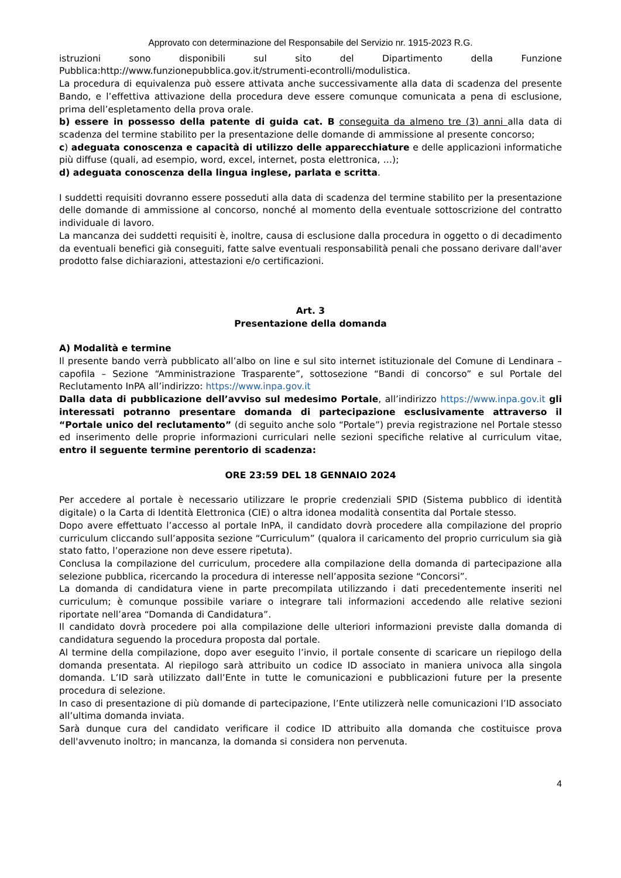Approvato con determinazione del Responsabile del Servizio nr. 1915-2023 R.G.
istruzioni sono disponibili sul sito del Dipartimento della Funzione Pubblica:http://www.funzionepubblica.gov.it/strumenti-econtrolli/modulistica.
La procedura di equivalenza può essere attivata anche successivamente alla data di scadenza del presente Bando, e l’effettiva attivazione della procedura deve essere comunque comunicata a pena di esclusione, prima dell’espletamento della prova orale.
b) essere in possesso della patente di guida cat. B conseguita da almeno tre (3) anni alla data di scadenza del termine stabilito per la presentazione delle domande di ammissione al presente concorso;
c) adeguata conoscenza e capacità di utilizzo delle apparecchiature e delle applicazioni informatiche più diffuse (quali, ad esempio, word, excel, internet, posta elettronica, …);
d) adeguata conoscenza della lingua inglese, parlata e scritta.
I suddetti requisiti dovranno essere posseduti alla data di scadenza del termine stabilito per la presentazione delle domande di ammissione al concorso, nonché al momento della eventuale sottoscrizione del contratto individuale di lavoro.
La mancanza dei suddetti requisiti è, inoltre, causa di esclusione dalla procedura in oggetto o di decadimento da eventuali benefici già conseguiti, fatte salve eventuali responsabilità penali che possano derivare dall'aver prodotto false dichiarazioni, attestazioni e/o certificazioni.
Art. 3
Presentazione della domanda
A) Modalità e termine
Il presente bando verrà pubblicato all’albo on line e sul sito internet istituzionale del Comune di Lendinara – capofila – Sezione “Amministrazione Trasparente”, sottosezione “Bandi di concorso” e sul Portale del Reclutamento InPA all’indirizzo: https://www.inpa.gov.it
Dalla data di pubblicazione dell’avviso sul medesimo Portale, all’indirizzo https://www.inpa.gov.it gli interessati potranno presentare domanda di partecipazione esclusivamente attraverso il “Portale unico del reclutamento” (di seguito anche solo “Portale”) previa registrazione nel Portale stesso ed inserimento delle proprie informazioni curriculari nelle sezioni specifiche relative al curriculum vitae, entro il seguente termine perentorio di scadenza:
ORE 23:59 DEL 18 GENNAIO 2024
Per accedere al portale è necessario utilizzare le proprie credenziali SPID (Sistema pubblico di identità digitale) o la Carta di Identità Elettronica (CIE) o altra idonea modalità consentita dal Portale stesso.
Dopo avere effettuato l’accesso al portale InPA, il candidato dovrà procedere alla compilazione del proprio curriculum cliccando sull’apposita sezione “Curriculum” (qualora il caricamento del proprio curriculum sia già stato fatto, l’operazione non deve essere ripetuta).
Conclusa la compilazione del curriculum, procedere alla compilazione della domanda di partecipazione alla selezione pubblica, ricercando la procedura di interesse nell’apposita sezione “Concorsi”.
La domanda di candidatura viene in parte precompilata utilizzando i dati precedentemente inseriti nel curriculum; è comunque possibile variare o integrare tali informazioni accedendo alle relative sezioni riportate nell’area “Domanda di Candidatura”.
Il candidato dovrà procedere poi alla compilazione delle ulteriori informazioni previste dalla domanda di candidatura seguendo la procedura proposta dal portale.
Al termine della compilazione, dopo aver eseguito l’invio, il portale consente di scaricare un riepilogo della domanda presentata. Al riepilogo sarà attribuito un codice ID associato in maniera univoca alla singola domanda. L’ID sarà utilizzato dall’Ente in tutte le comunicazioni e pubblicazioni future per la presente procedura di selezione.
In caso di presentazione di più domande di partecipazione, l’Ente utilizzerà nelle comunicazioni l’ID associato all’ultima domanda inviata.
Sarà dunque cura del candidato verificare il codice ID attribuito alla domanda che costituisce prova dell'avvenuto inoltro; in mancanza, la domanda si considera non pervenuta.
4